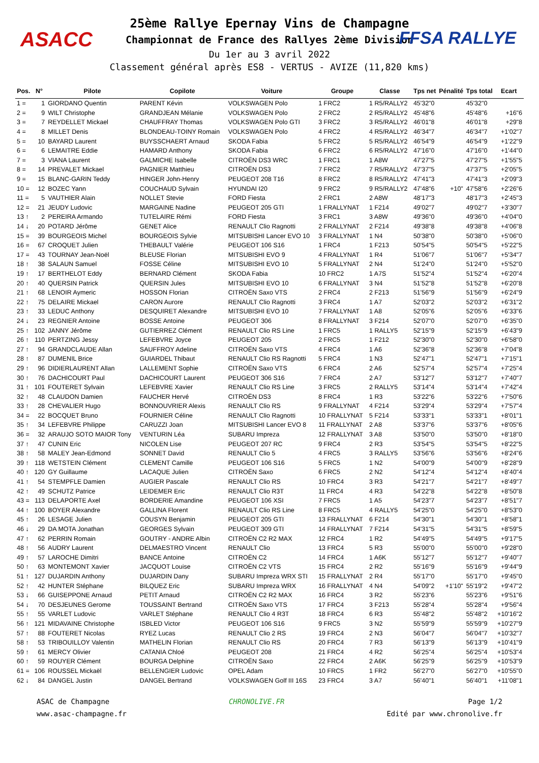ASACC FFSA RALLYE
25ème Rallye Epernay Vins de Champagne
Championnat de France des Rallyes 2ème Division
Du 1er au 3 avril 2022
Classement général après ES8 - VERTUS - AVIZE (11,820 kms)
| Pos. | N° | Pilote | Copilote | Voiture | Groupe | Classe | Tps net | Pénalité | Tps total | Ecart |
| --- | --- | --- | --- | --- | --- | --- | --- | --- | --- | --- |
| 1 = | 1 | GIORDANO Quentin | PARENT Kévin | VOLKSWAGEN Polo | 1 FRC2 | 1 R5/RALLY2 | 45'32"0 | | 45'32"0 | |
| 2 = | 9 | WILT Christophe | GRANDJEAN Mélanie | VOLKSWAGEN Polo | 2 FRC2 | 2 R5/RALLY2 | 45'48"6 | | 45'48"6 | +16"6 |
| 3 = | 7 | REYDELLET Mickael | CHAUFFRAY Thomas | VOLKSWAGEN Polo GTI | 3 FRC2 | 3 R5/RALLY2 | 46'01"8 | | 46'01"8 | +29"8 |
| 4 = | 8 | MILLET Denis | BLONDEAU-TOINY Romain | VOLKSWAGEN Polo | 4 FRC2 | 4 R5/RALLY2 | 46'34"7 | | 46'34"7 | +1'02"7 |
| 5 = | 10 | BAYARD Laurent | BUYSSCHAERT Arnaud | SKODA Fabia | 5 FRC2 | 5 R5/RALLY2 | 46'54"9 | | 46'54"9 | +1'22"9 |
| 6 = | 6 | LEMAITRE Eddie | HAMARD Anthony | SKODA Fabia | 6 FRC2 | 6 R5/RALLY2 | 47'16"0 | | 47'16"0 | +1'44"0 |
| 7 = | 3 | VIANA Laurent | GALMICHE Isabelle | CITROËN DS3 WRC | 1 FRC1 | 1 A8W | 47'27"5 | | 47'27"5 | +1'55"5 |
| 8 = | 14 | PREVALET Mickael | PAGNIER Matthieu | CITROËN DS3 | 7 FRC2 | 7 R5/RALLY2 | 47'37"5 | | 47'37"5 | +2'05"5 |
| 9 = | 15 | BLANC-GARIN Teddy | HINGER John-Henry | PEUGEOT 208 T16 | 8 FRC2 | 8 R5/RALLY2 | 47'41"3 | | 47'41"3 | +2'09"3 |
| 10 = | 12 | BOZEC Yann | COUCHAUD Sylvain | HYUNDAI I20 | 9 FRC2 | 9 R5/RALLY2 | 47'48"6 | +10" | 47'58"6 | +2'26"6 |
| 11 = | 5 | VAUTHIER Alain | NOLLET Stevie | FORD Fiesta | 2 FRC1 | 2 A8W | 48'17"3 | | 48'17"3 | +2'45"3 |
| 12 = | 21 | JEUDY Ludovic | MARGAINE Nadine | PEUGEOT 205 GTI | 1 FRALLYNAT | 1 F214 | 49'02"7 | | 49'02"7 | +3'30"7 |
| 13 ↑ | 2 | PEREIRA Armando | TUTELAIRE Rémi | FORD Fiesta | 3 FRC1 | 3 A8W | 49'36"0 | | 49'36"0 | +4'04"0 |
| 14 ↓ | 20 | POTARD Jérôme | GENET Alice | RENAULT Clio Ragnotti | 2 FRALLYNAT | 2 F214 | 49'38"8 | | 49'38"8 | +4'06"8 |
| 15 = | 39 | BOURGEOIS Michel | BOURGEOIS Sylvie | MITSUBISHI Lancer EVO 10 | 3 FRALLYNAT | 1 N4 | 50'38"0 | | 50'38"0 | +5'06"0 |
| 16 = | 67 | CROQUET Julien | THEBAULT Valérie | PEUGEOT 106 S16 | 1 FRC4 | 1 F213 | 50'54"5 | | 50'54"5 | +5'22"5 |
| 17 = | 43 | TOURNAY Jean-Noël | BLEUSE Florian | MITSUBISHI EVO 9 | 4 FRALLYNAT | 1 R4 | 51'06"7 | | 51'06"7 | +5'34"7 |
| 18 ↑ | 38 | SALAUN Samuel | FOSSE Céline | MITSUBISHI EVO 10 | 5 FRALLYNAT | 2 N4 | 51'24"0 | | 51'24"0 | +5'52"0 |
| 19 ↑ | 17 | BERTHELOT Eddy | BERNARD Clément | SKODA Fabia | 10 FRC2 | 1 A7S | 51'52"4 | | 51'52"4 | +6'20"4 |
| 20 ↑ | 40 | QUERSIN Patrick | QUERSIN Jules | MITSUBISHI EVO 10 | 6 FRALLYNAT | 3 N4 | 51'52"8 | | 51'52"8 | +6'20"8 |
| 21 ↑ | 68 | LENOIR Aymeric | HOSSON Florian | CITROËN Saxo VTS | 2 FRC4 | 2 F213 | 51'56"9 | | 51'56"9 | +6'24"9 |
| 22 ↑ | 75 | DELAIRE Mickael | CARON Aurore | RENAULT Clio Ragnotti | 3 FRC4 | 1 A7 | 52'03"2 | | 52'03"2 | +6'31"2 |
| 23 ↑ | 33 | LEDUC Anthony | DESQUIRET Alexandre | MITSUBISHI EVO 10 | 7 FRALLYNAT | 1 A8 | 52'05"6 | | 52'05"6 | +6'33"6 |
| 24 ↓ | 23 | REGNIER Antoine | BOSSE Antoine | PEUGEOT 306 | 8 FRALLYNAT | 3 F214 | 52'07"0 | | 52'07"0 | +6'35"0 |
| 25 ↑ | 102 | JANNY Jérôme | GUTIERREZ Clément | RENAULT Clio RS Line | 1 FRC5 | 1 RALLY5 | 52'15"9 | | 52'15"9 | +6'43"9 |
| 26 ↑ | 110 | PERTZING Jessy | LEFEBVRE Joyce | PEUGEOT 205 | 2 FRC5 | 1 F212 | 52'30"0 | | 52'30"0 | +6'58"0 |
| 27 ↑ | 94 | GRANDCLAUDE Allan | SAUFFROY Adeline | CITROËN Saxo VTS | 4 FRC4 | 1 A6 | 52'36"8 | | 52'36"8 | +7'04"8 |
| 28 ↑ | 87 | DUMENIL Brice | GUIARDEL Thibaut | RENAULT Clio RS Ragnotti | 5 FRC4 | 1 N3 | 52'47"1 | | 52'47"1 | +7'15"1 |
| 29 ↑ | 96 | DIDIERLAURENT Allan | LALLEMENT Sophie | CITROËN Saxo VTS | 6 FRC4 | 2 A6 | 52'57"4 | | 52'57"4 | +7'25"4 |
| 30 ↑ | 76 | DACHICOURT Paul | DACHICOURT Laurent | PEUGEOT 306 S16 | 7 FRC4 | 2 A7 | 53'12"7 | | 53'12"7 | +7'40"7 |
| 31 ↑ | 101 | FOUTERET Sylvain | LEFEBVRE Xavier | RENAULT Clio RS Line | 3 FRC5 | 2 RALLY5 | 53'14"4 | | 53'14"4 | +7'42"4 |
| 32 ↑ | 48 | CLAUDON Damien | FAUCHER Hervé | CITROËN DS3 | 8 FRC4 | 1 R3 | 53'22"6 | | 53'22"6 | +7'50"6 |
| 33 ↑ | 28 | CHEVALIER Hugo | BONNOUVRIER Alexis | RENAULT Clio RS | 9 FRALLYNAT | 4 F214 | 53'29"4 | | 53'29"4 | +7'57"4 |
| 34 = | 22 | BOCQUET Bruno | FOURNIER Céline | RENAULT Clio Ragnotti | 10 FRALLYNAT | 5 F214 | 53'33"1 | | 53'33"1 | +8'01"1 |
| 35 ↑ | 34 | LEFEBVRE Philippe | CARUZZI Joan | MITSUBISHI Lancer EVO 8 | 11 FRALLYNAT | 2 A8 | 53'37"6 | | 53'37"6 | +8'05"6 |
| 36 = | 32 | ARAUJO SOTO MAIOR Tony | VENTURIN Léa | SUBARU Impreza | 12 FRALLYNAT | 3 A8 | 53'50"0 | | 53'50"0 | +8'18"0 |
| 37 ↑ | 47 | CUNIN Eric | NICOLEN Lise | PEUGEOT 207 RC | 9 FRC4 | 2 R3 | 53'54"5 | | 53'54"5 | +8'22"5 |
| 38 ↑ | 58 | MALEY Jean-Edmond | SONNET David | RENAULT Clio 5 | 4 FRC5 | 3 RALLY5 | 53'56"6 | | 53'56"6 | +8'24"6 |
| 39 ↑ | 118 | WETSTEIN Clément | CLEMENT Camille | PEUGEOT 106 S16 | 5 FRC5 | 1 N2 | 54'00"9 | | 54'00"9 | +8'28"9 |
| 40 ↑ | 120 | GY Guillaume | LACAQUE Julien | CITROËN Saxo | 6 FRC5 | 2 N2 | 54'12"4 | | 54'12"4 | +8'40"4 |
| 41 ↑ | 54 | STEMPFLE Damien | AUGIER Pascale | RENAULT Clio RS | 10 FRC4 | 3 R3 | 54'21"7 | | 54'21"7 | +8'49"7 |
| 42 ↑ | 49 | SCHUTZ Patrice | LEIDEMER Eric | RENAULT Clio R3T | 11 FRC4 | 4 R3 | 54'22"8 | | 54'22"8 | +8'50"8 |
| 43 = | 113 | DELAPORTE Axel | BORDERIE Amandine | PEUGEOT 106 XSI | 7 FRC5 | 1 A5 | 54'23"7 | | 54'23"7 | +8'51"7 |
| 44 ↑ | 100 | BOYER Alexandre | GALLINA Florent | RENAULT Clio RS Line | 8 FRC5 | 4 RALLY5 | 54'25"0 | | 54'25"0 | +8'53"0 |
| 45 ↑ | 26 | LESAGE Julien | COUSYN Benjamin | PEUGEOT 205 GTI | 13 FRALLYNAT | 6 F214 | 54'30"1 | | 54'30"1 | +8'58"1 |
| 46 ↓ | 29 | DA MOTA Jonathan | GEORGES Sylvain | PEUGEOT 309 GTI | 14 FRALLYNAT | 7 F214 | 54'31"5 | | 54'31"5 | +8'59"5 |
| 47 ↑ | 62 | PERRIN Romain | GOUTRY - ANDRE Albin | CITROËN C2 R2 MAX | 12 FRC4 | 1 R2 | 54'49"5 | | 54'49"5 | +9'17"5 |
| 48 ↑ | 56 | AUDRY Laurent | DELMAESTRO Vincent | RENAULT Clio | 13 FRC4 | 5 R3 | 55'00"0 | | 55'00"0 | +9'28"0 |
| 49 ↑ | 57 | LAROCHE Dimitri | BANCE Antoine | CITROËN C2 | 14 FRC4 | 1 A6K | 55'12"7 | | 55'12"7 | +9'40"7 |
| 50 ↑ | 63 | MONTEMONT Xavier | JACQUOT Louise | CITROËN C2 VTS | 15 FRC4 | 2 R2 | 55'16"9 | | 55'16"9 | +9'44"9 |
| 51 ↑ | 127 | DUJARDIN Anthony | DUJARDIN Dany | SUBARU Impreza WRX STI | 15 FRALLYNAT | 2 R4 | 55'17"0 | | 55'17"0 | +9'45"0 |
| 52 ↑ | 42 | HUNTER Stéphane | BILQUEZ Eric | SUBARU Impreza WRX | 16 FRALLYNAT | 4 N4 | 54'09"2 | +1'10" | 55'19"2 | +9'47"2 |
| 53 ↓ | 66 | GUISEPPONE Arnaud | PETIT Arnaud | CITROËN C2 R2 MAX | 16 FRC4 | 3 R2 | 55'23"6 | | 55'23"6 | +9'51"6 |
| 54 ↓ | 70 | DESJEUNES Gerome | TOUSSAINT Bertrand | CITROËN Saxo VTS | 17 FRC4 | 3 F213 | 55'28"4 | | 55'28"4 | +9'56"4 |
| 55 ↑ | 55 | VARLET Ludovic | VARLET Stéphane | RENAULT Clio 4 R3T | 18 FRC4 | 6 R3 | 55'48"2 | | 55'48"2 | +10'16"2 |
| 56 ↑ | 121 | MIDAVAINE Christophe | ISBLED Victor | PEUGEOT 106 S16 | 9 FRC5 | 3 N2 | 55'59"9 | | 55'59"9 | +10'27"9 |
| 57 ↑ | 88 | FOUTERET Nicolas | RYEZ Lucas | RENAULT Clio 2 RS | 19 FRC4 | 2 N3 | 56'04"7 | | 56'04"7 | +10'32"7 |
| 58 ↑ | 53 | TRIBOUILLOY Valentin | MATHELIN Florian | RENAULT Clio RS | 20 FRC4 | 7 R3 | 56'13"9 | | 56'13"9 | +10'41"9 |
| 59 ↑ | 61 | MERCY Olivier | CATANIA Chloé | PEUGEOT 208 | 21 FRC4 | 4 R2 | 56'25"4 | | 56'25"4 | +10'53"4 |
| 60 ↑ | 59 | ROUYER Clément | BOURGA Delphine | CITROËN Saxo | 22 FRC4 | 2 A6K | 56'25"9 | | 56'25"9 | +10'53"9 |
| 61 = | 106 | ROUSSEL Mickaël | BELLENGIER Ludovic | OPEL Adam | 10 FRC5 | 1 FR2 | 56'27"0 | | 56'27"0 | +10'55"0 |
| 62 ↓ | 84 | DANGEL Justin | DANGEL Bertrand | VOLKSWAGEN Golf III 16S | 23 FRC4 | 3 A7 | 56'40"1 | | 56'40"1 | +11'08"1 |
ASAC de Champagne
www.asac-champagne.fr
CHRONOLIVE.FR Page 1/2
Edité par www.chronolive.fr